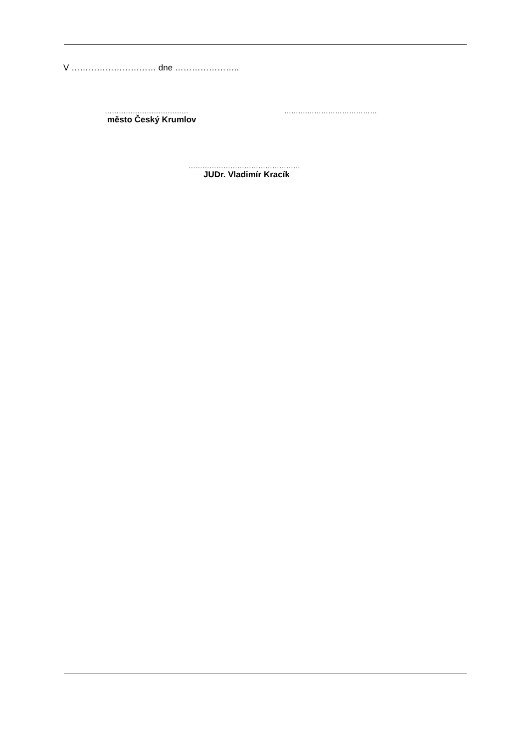V ………………………… dne …………………..
………………………………
město Český Krumlov
……….…………………………
…………………………………………
JUDr. Vladimír Kracík